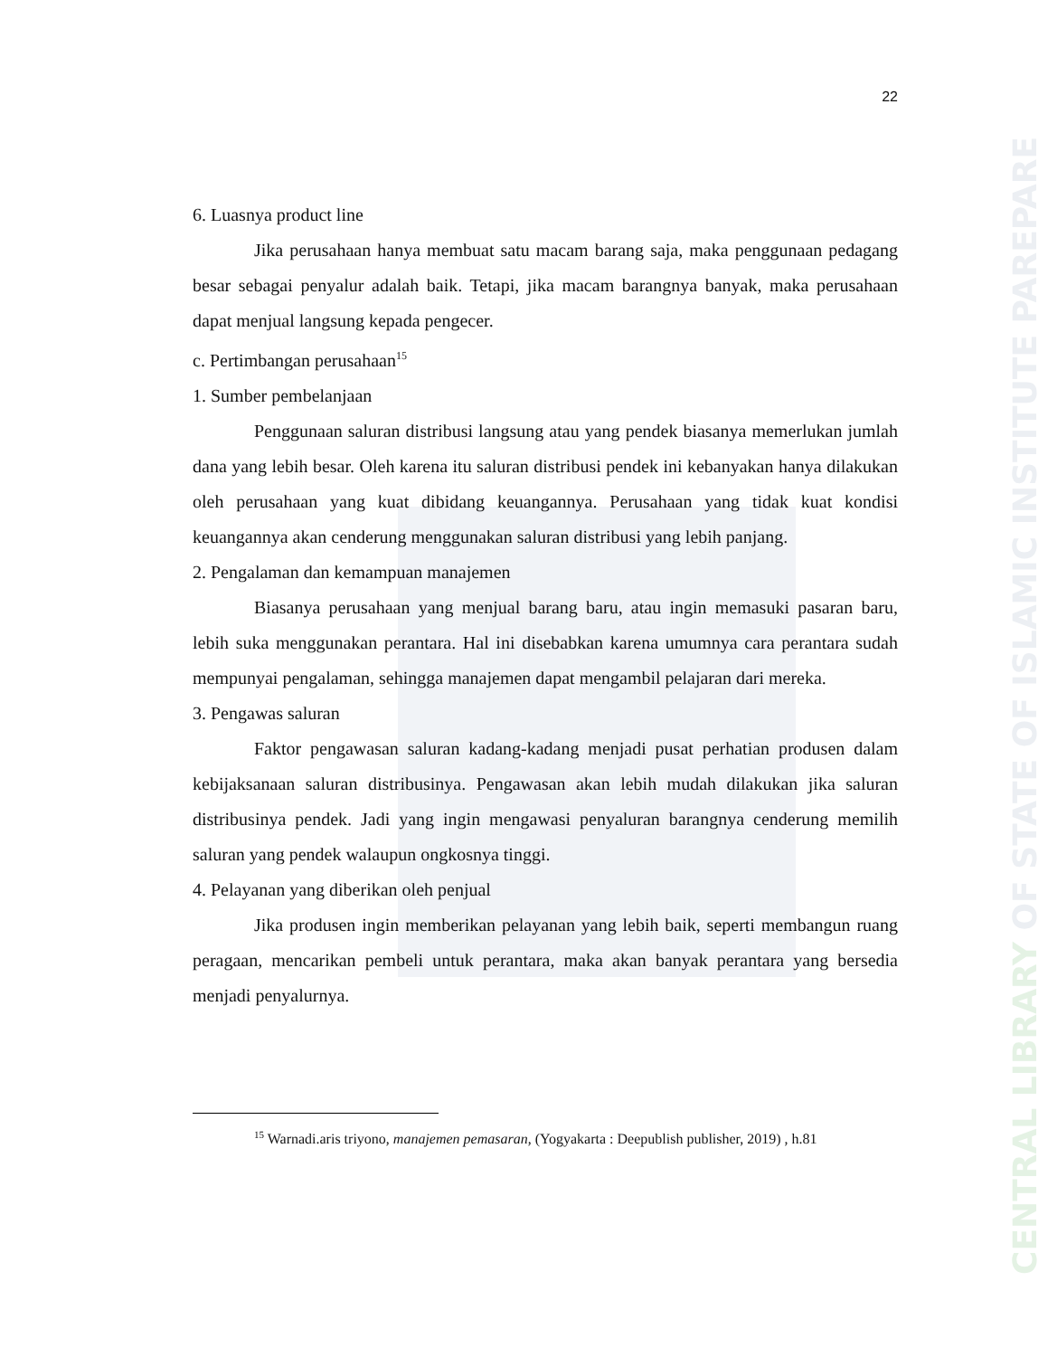CENTRAL LIBRARY OF STATE OF ISLAMIC INSTITUTE PAREPARE
22
6. Luasnya product line
Jika perusahaan hanya membuat satu macam barang saja, maka penggunaan pedagang besar sebagai penyalur adalah baik. Tetapi, jika macam barangnya banyak, maka perusahaan dapat menjual langsung kepada pengecer.
c. Pertimbangan perusahaan<sup>15</sup>
1. Sumber pembelanjaan
Penggunaan saluran distribusi langsung atau yang pendek biasanya memerlukan jumlah dana yang lebih besar. Oleh karena itu saluran distribusi pendek ini kebanyakan hanya dilakukan oleh perusahaan yang kuat dibidang keuangannya. Perusahaan yang tidak kuat kondisi keuangannya akan cenderung menggunakan saluran distribusi yang lebih panjang.
2. Pengalaman dan kemampuan manajemen
Biasanya perusahaan yang menjual barang baru, atau ingin memasuki pasaran baru, lebih suka menggunakan perantara. Hal ini disebabkan karena umumnya cara perantara sudah mempunyai pengalaman, sehingga manajemen dapat mengambil pelajaran dari mereka.
3. Pengawas saluran
Faktor pengawasan saluran kadang-kadang menjadi pusat perhatian produsen dalam kebijaksanaan saluran distribusinya. Pengawasan akan lebih mudah dilakukan jika saluran distribusinya pendek. Jadi yang ingin mengawasi penyaluran barangnya cenderung memilih saluran yang pendek walaupun ongkosnya tinggi.
4. Pelayanan yang diberikan oleh penjual
Jika produsen ingin memberikan pelayanan yang lebih baik, seperti membangun ruang peragaan, mencarikan pembeli untuk perantara, maka akan banyak perantara yang bersedia menjadi penyalurnya.
<sup>15</sup> Warnadi.aris triyono, manajemen pemasaran, (Yogyakarta : Deepublish publisher, 2019) , h.81